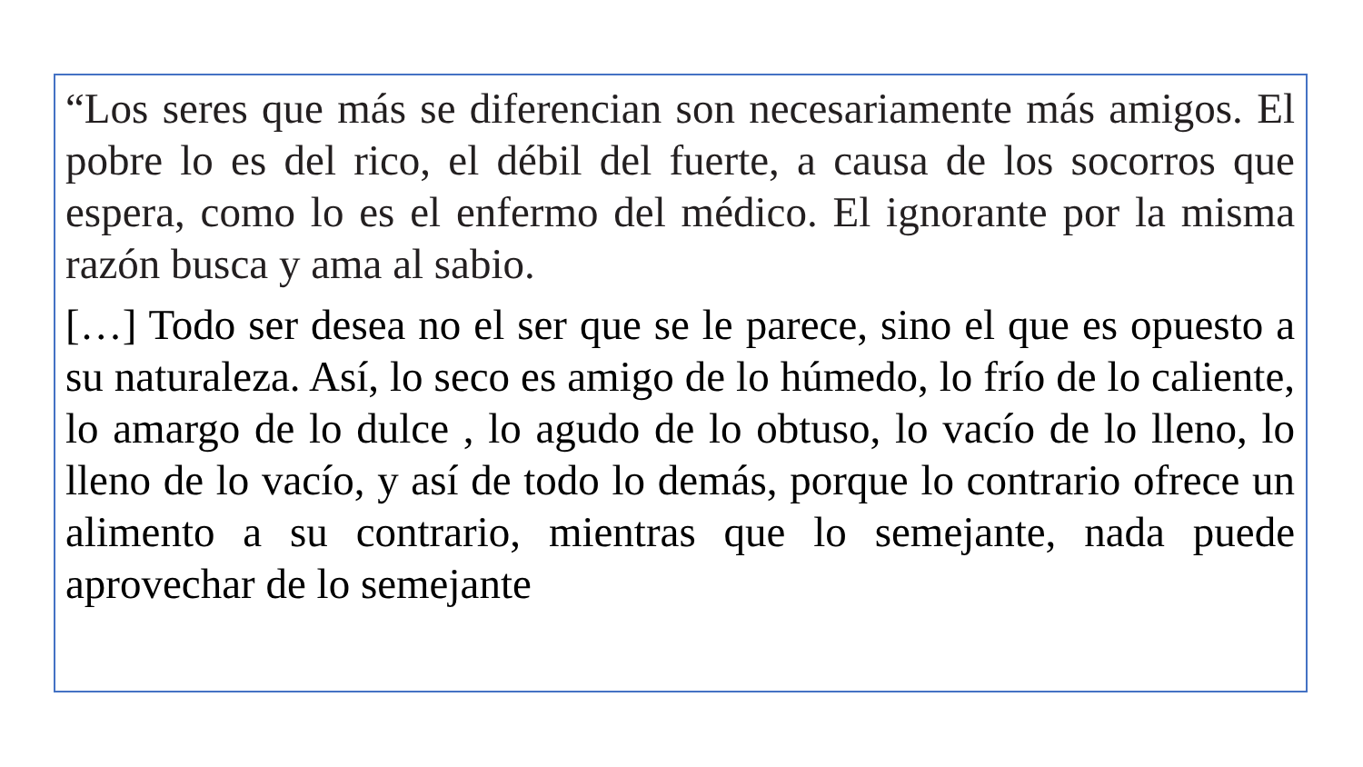“Los seres que más se diferencian son necesariamente más amigos. El pobre lo es del rico, el débil del fuerte, a causa de los socorros que espera, como lo es el enfermo del médico. El ignorante por la misma razón busca y ama al sabio.
[…] Todo ser desea no el ser que se le parece, sino el que es opuesto a su naturaleza. Así, lo seco es amigo de lo húmedo, lo frío de lo caliente, lo amargo de lo dulce , lo agudo de lo obtuso, lo vacío de lo lleno, lo lleno de lo vacío, y así de todo lo demás, porque lo contrario ofrece un alimento a su contrario, mientras que lo semejante, nada puede aprovechar de lo semejante